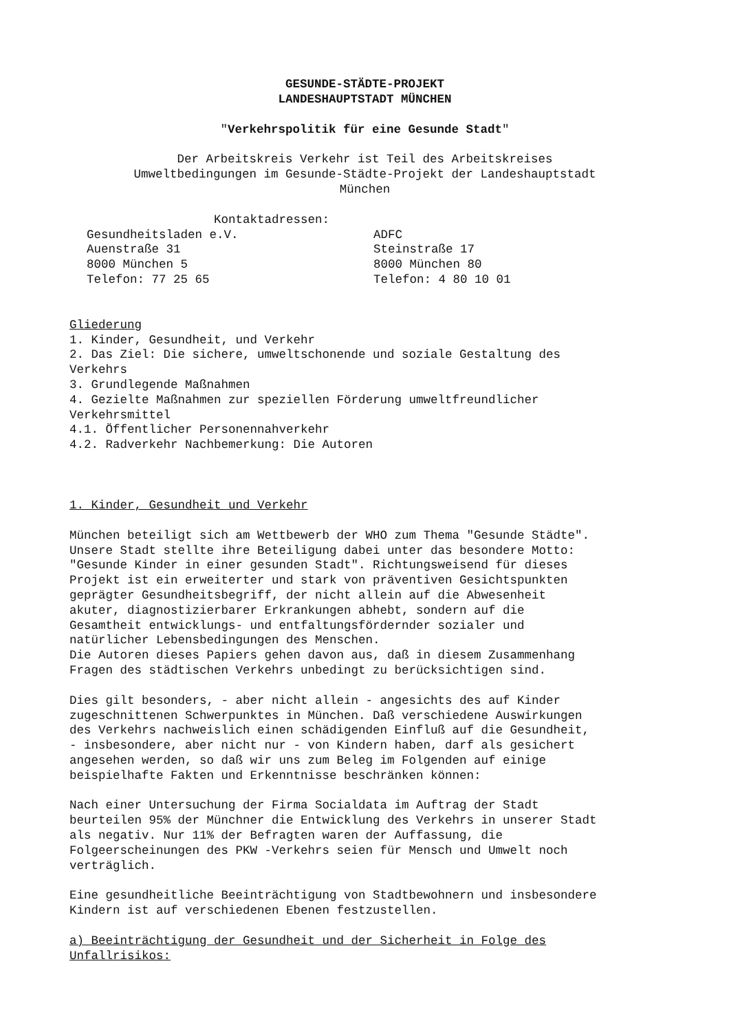GESUNDE-STÄDTE-PROJEKT
LANDESHAUPTSTADT MÜNCHEN
"Verkehrspolitik für eine Gesunde Stadt"
Der Arbeitskreis Verkehr ist Teil des Arbeitskreises
Umweltbedingungen im Gesunde-Städte-Projekt der Landeshauptstadt
München
Kontaktadressen:
Gesundheitsladen e.V.
Auenstraße 31
8000 München 5
Telefon: 77 25 65
ADFC
Steinstraße 17
8000 München 80
Telefon: 4 80 10 01
Gliederung
1. Kinder, Gesundheit, und Verkehr
2. Das Ziel: Die sichere, umweltschonende und soziale Gestaltung des
Verkehrs
3. Grundlegende Maßnahmen
4. Gezielte Maßnahmen zur speziellen Förderung umweltfreundlicher
Verkehrsmittel
4.1. Öffentlicher Personennahverkehr
4.2. Radverkehr Nachbemerkung: Die Autoren
1. Kinder, Gesundheit und Verkehr
München beteiligt sich am Wettbewerb der WHO zum Thema "Gesunde Städte".
Unsere Stadt stellte ihre Beteiligung dabei unter das besondere Motto:
"Gesunde Kinder in einer gesunden Stadt". Richtungsweisend für dieses
Projekt ist ein erweiterter und stark von präventiven Gesichtspunkten
geprägter Gesundheitsbegriff, der nicht allein auf die Abwesenheit
akuter, diagnostizierbarer Erkrankungen abhebt, sondern auf die
Gesamtheit entwicklungs- und entfaltungsfördernder sozialer und
natürlicher Lebensbedingungen des Menschen.
Die Autoren dieses Papiers gehen davon aus, daß in diesem Zusammenhang
Fragen des städtischen Verkehrs unbedingt zu berücksichtigen sind.
Dies gilt besonders, - aber nicht allein - angesichts des auf Kinder
zugeschnittenen Schwerpunktes in München. Daß verschiedene Auswirkungen
des Verkehrs nachweislich einen schädigenden Einfluß auf die Gesundheit,
- insbesondere, aber nicht nur - von Kindern haben, darf als gesichert
angesehen werden, so daß wir uns zum Beleg im Folgenden auf einige
beispielhafte Fakten und Erkenntnisse beschränken können:
Nach einer Untersuchung der Firma Socialdata im Auftrag der Stadt
beurteilen 95% der Münchner die Entwicklung des Verkehrs in unserer Stadt
als negativ. Nur 11% der Befragten waren der Auffassung, die
Folgeerscheinungen des PKW -Verkehrs seien für Mensch und Umwelt noch
verträglich.
Eine gesundheitliche Beeinträchtigung von Stadtbewohnern und insbesondere
Kindern ist auf verschiedenen Ebenen festzustellen.
a) Beeinträchtigung der Gesundheit und der Sicherheit in Folge des
Unfallrisikos: